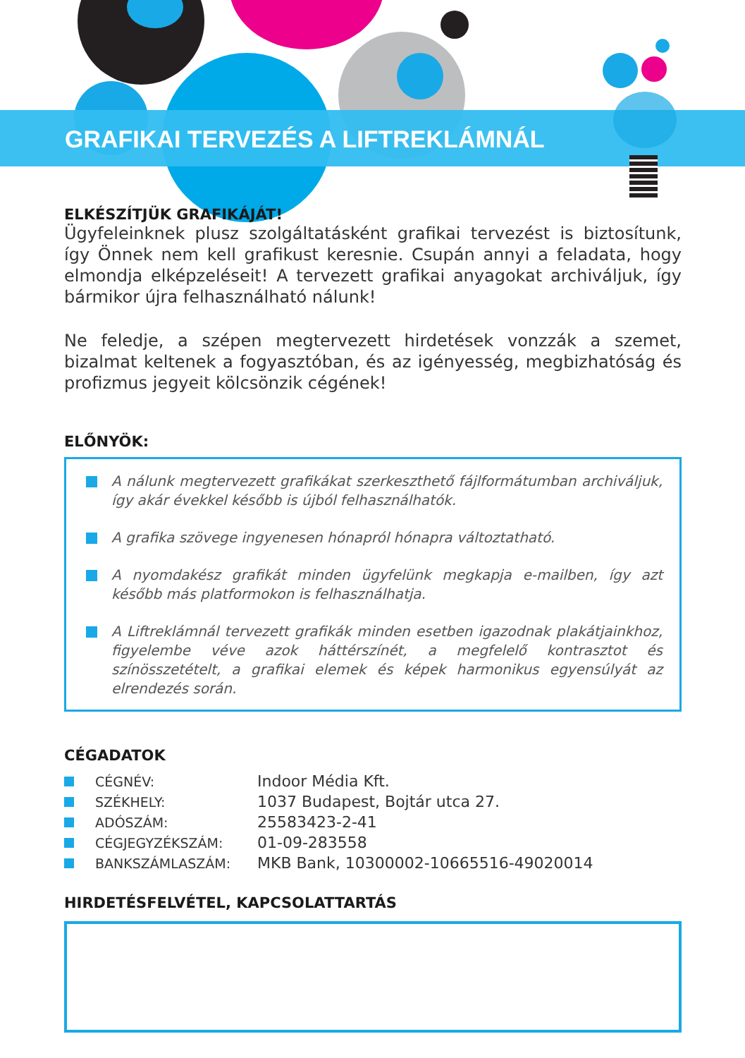GRAFIKAI TERVEZÉS A LIFTREKLÁMNÁL
ELKÉSZÍTJÜK GRAFIKÁJÁT!
Ügyfeleinknek plusz szolgáltatásként grafikai tervezést is biztosítunk, így Önnek nem kell grafikust keresnie. Csupán annyi a feladata, hogy elmondja elképzeléseit! A tervezett grafikai anyagokat archiváljuk, így bármikor újra felhasználható nálunk!
Ne feledje, a szépen megtervezett hirdetések vonzzák a szemet, bizalmat keltenek a fogyasztóban, és az igényesség, megbizhatóság és profizmus jegyeit kölcsönzik cégének!
ELŐNYÖK:
A nálunk megtervezett grafikákat szerkeszthető fájlformátumban archiváljuk, így akár évekkel később is újból felhasználhatók.
A grafika szövege ingyenesen hónapról hónapra változtatható.
A nyomdakész grafikát minden ügyfelünk megkapja e-mailben, így azt később más platformokon is felhasználhatja.
A Liftreklámnál tervezett grafikák minden esetben igazodnak plakátjainkhoz, figyelembe véve azok háttérszínét, a megfelelő kontrasztot és színösszetételt, a grafikai elemek és képek harmonikus egyensúlyát az elrendezés során.
CÉGADATOK
| | CÉGNÉV: | Indoor Média Kft. |
| | SZÉKHELY: | 1037 Budapest, Bojtár utca 27. |
| | ADÓSZÁM: | 25583423-2-41 |
| | CÉGJEGYZÉKSZÁM: | 01-09-283558 |
| | BANKSZÁMLASZÁM: | MKB Bank, 10300002-10665516-49020014 |
HIRDETÉSFELVÉTEL, KAPCSOLATTARTÁS